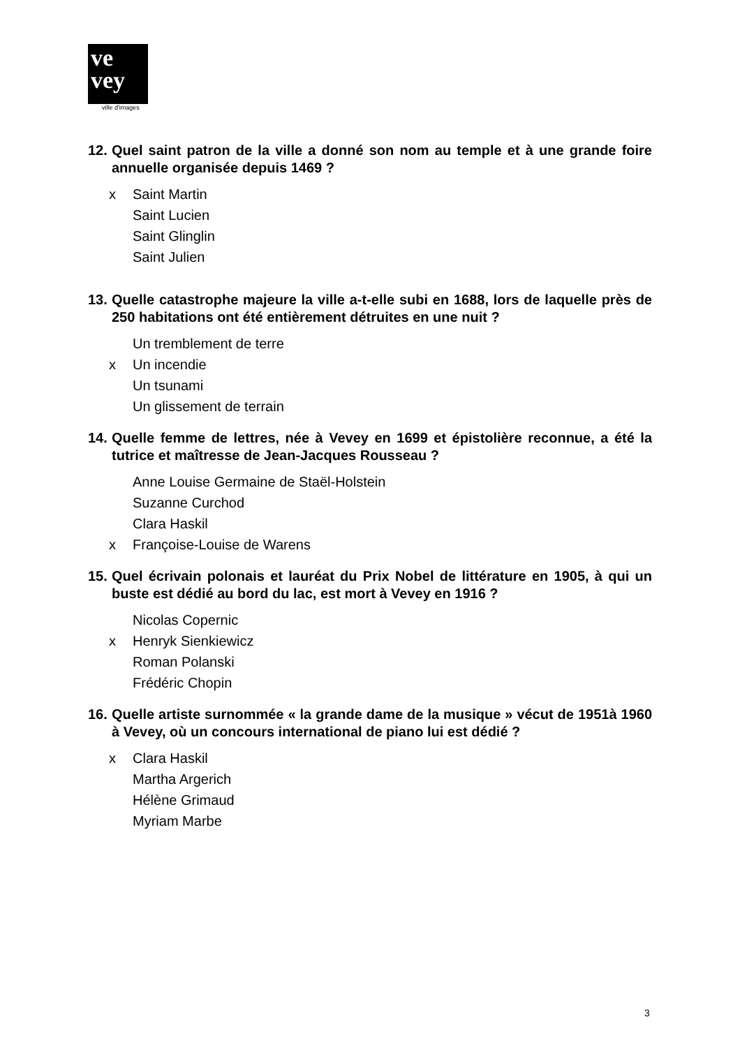ve
vey
ville d'images
12. Quel saint patron de la ville a donné son nom au temple et à une grande foire annuelle organisée depuis 1469 ?
x Saint Martin
Saint Lucien
Saint Glinglin
Saint Julien
13. Quelle catastrophe majeure la ville a-t-elle subi en 1688, lors de laquelle près de 250 habitations ont été entièrement détruites en une nuit ?
Un tremblement de terre
x Un incendie
Un tsunami
Un glissement de terrain
14. Quelle femme de lettres, née à Vevey en 1699 et épistolière reconnue, a été la tutrice et maîtresse de Jean-Jacques Rousseau ?
Anne Louise Germaine de Staël-Holstein
Suzanne Curchod
Clara Haskil
x Françoise-Louise de Warens
15. Quel écrivain polonais et lauréat du Prix Nobel de littérature en 1905, à qui un buste est dédié au bord du lac, est mort à Vevey en 1916 ?
Nicolas Copernic
x Henryk Sienkiewicz
Roman Polanski
Frédéric Chopin
16. Quelle artiste surnommée « la grande dame de la musique » vécut de 1951à 1960 à Vevey, où un concours international de piano lui est dédié ?
x Clara Haskil
Martha Argerich
Hélène Grimaud
Myriam Marbe
3